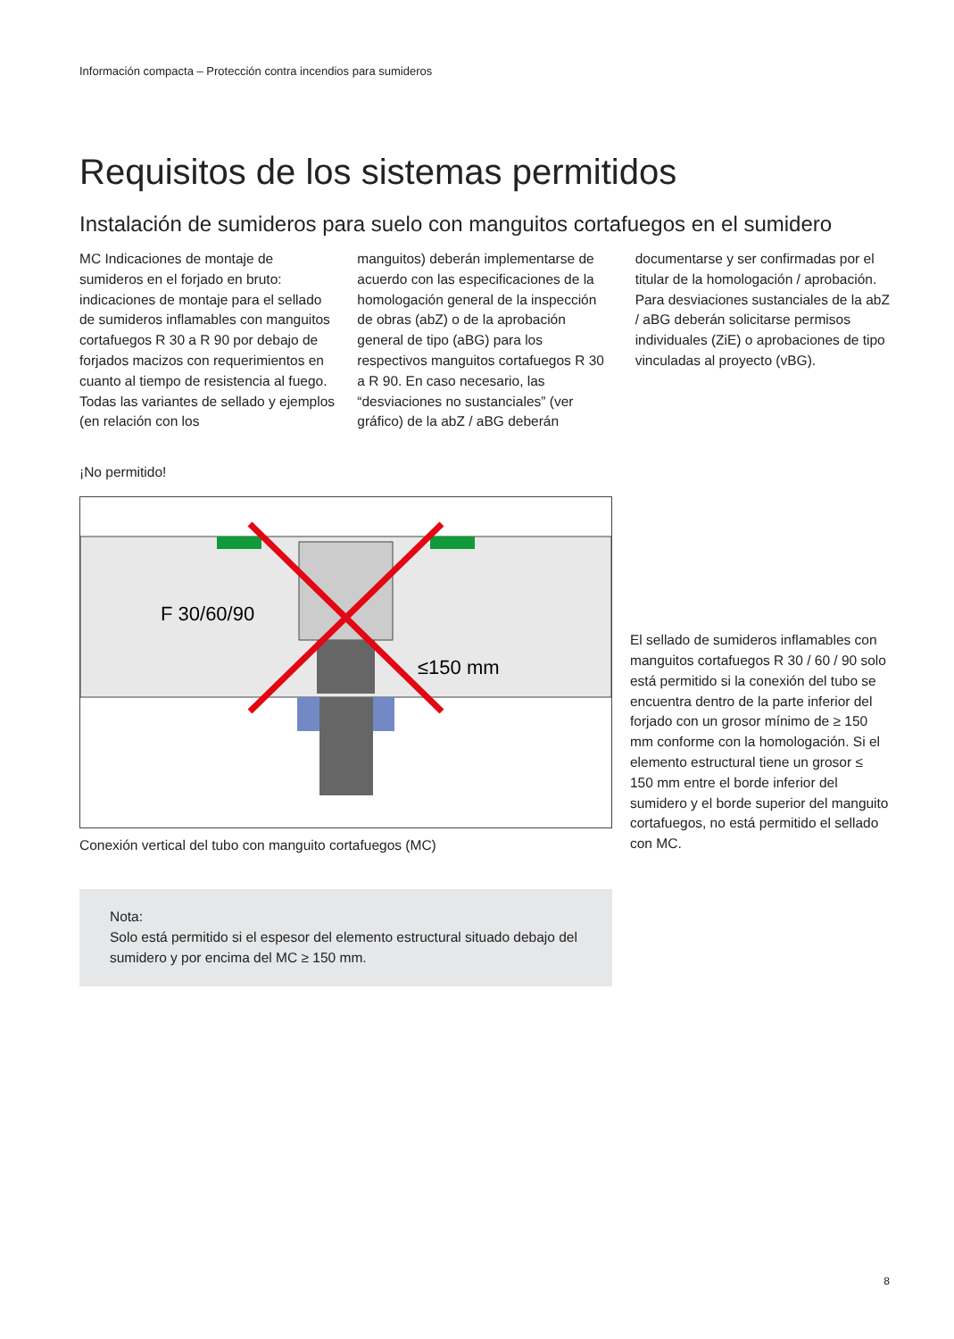Información compacta – Protección contra incendios para sumideros
Requisitos de los sistemas permitidos
Instalación de sumideros para suelo con manguitos cortafuegos en el sumidero
MC Indicaciones de montaje de sumideros en el forjado en bruto: indicaciones de montaje para el sellado de sumideros inflamables con manguitos cortafuegos R 30 a R 90 por debajo de forjados macizos con requerimientos en cuanto al tiempo de resistencia al fuego. Todas las variantes de sellado y ejemplos (en relación con los
manguitos) deberán implementarse de acuerdo con las especificaciones de la homologación general de la inspección de obras (abZ) o de la aprobación general de tipo (aBG) para los respectivos manguitos cortafuegos R 30 a R 90. En caso necesario, las “desviaciones no sustanciales” (ver gráfico) de la abZ / aBG deberán
documentarse y ser confirmadas por el titular de la homologación / aprobación. Para desviaciones sustanciales de la abZ / aBG deberán solicitarse permisos individuales (ZiE) o aprobaciones de tipo vinculadas al proyecto (vBG).
¡No permitido!
F 30/60/90
≤150 mm
Conexión vertical del tubo con manguito cortafuegos (MC)
Nota:
Solo está permitido si el espesor del elemento estructural situado debajo del sumidero y por encima del MC ≥ 150 mm.
El sellado de sumideros inflamables con manguitos cortafuegos R 30 / 60 / 90 solo está permitido si la conexión del tubo se encuentra dentro de la parte inferior del forjado con un grosor mínimo de ≥ 150 mm conforme con la homologación. Si el elemento estructural tiene un grosor ≤ 150 mm entre el borde inferior del sumidero y el borde superior del manguito cortafuegos, no está permitido el sellado con MC.
8